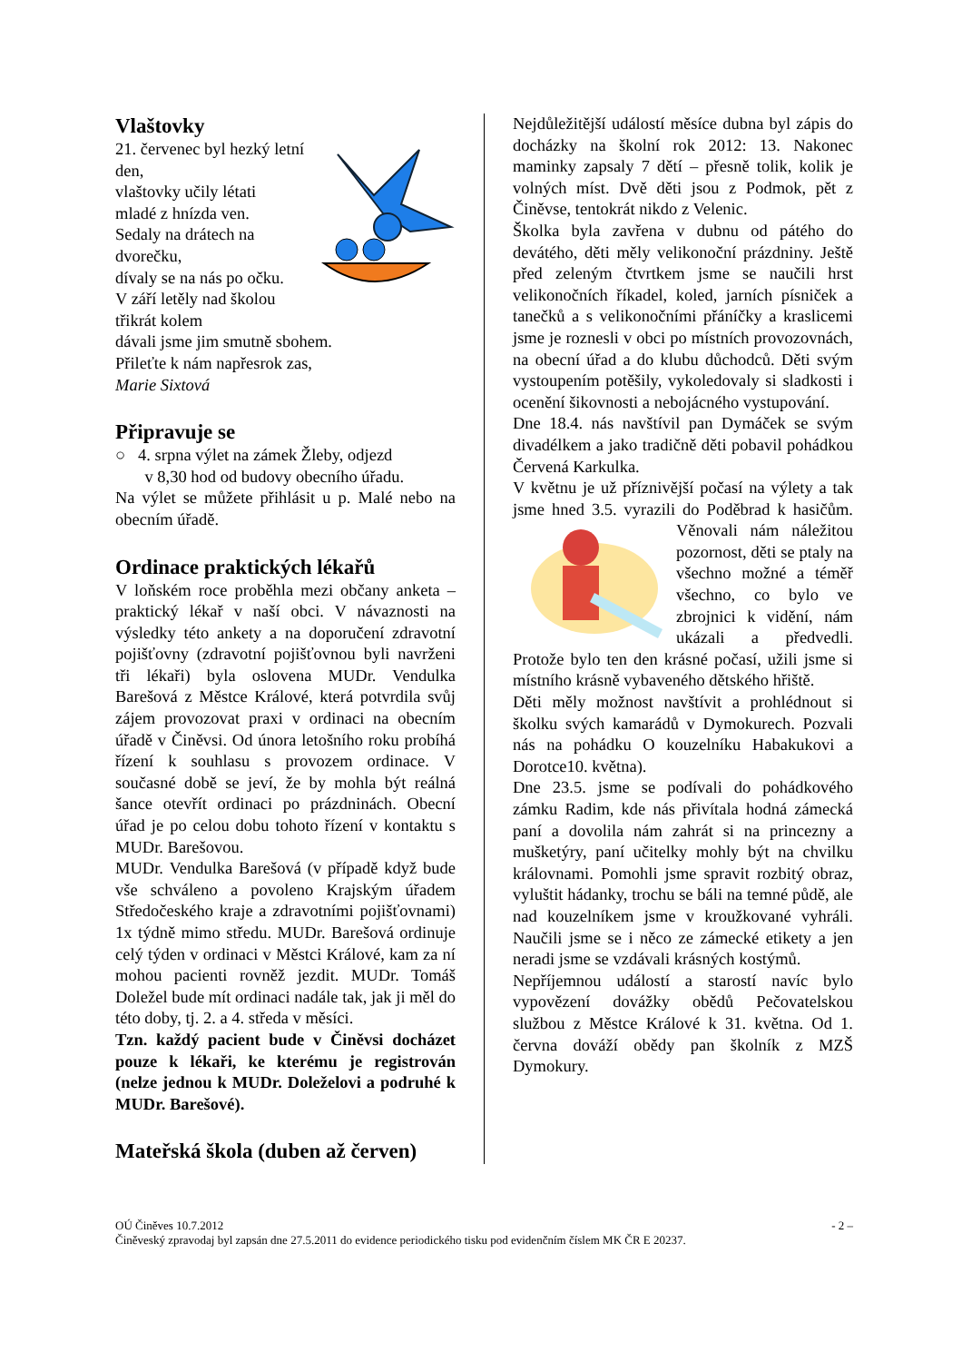Vlaštovky
21. červenec byl hezký letní den,
vlaštovky učily létati
mladé z hnízda ven.
Sedaly na drátech na
dvorečku,
dívaly se na nás po očku.
V září letěly nad školou
třikrát kolem
dávali jsme jim smutně sbohem.
Přileťte k nám napřesrok zas,
Marie Sixtová
Připravuje se
○ 4. srpna výlet na zámek Žleby, odjezd
v 8,30 hod od budovy obecního úřadu.
Na výlet se můžete přihlásit u p. Malé nebo na obecním úřadě.
Ordinace praktických lékařů
V loňském roce proběhla mezi občany anketa – praktický lékař v naší obci. V návaznosti na výsledky této ankety a na doporučení zdravotní pojišťovny (zdravotní pojišťovnou byli navrženi tři lékaři) byla oslovena MUDr. Vendulka Barešová z Městce Králové, která potvrdila svůj zájem provozovat praxi v ordinaci na obecním úřadě v Činěvsi. Od února letošního roku probíhá řízení k souhlasu s provozem ordinace. V současné době se jeví, že by mohla být reálná šance otevřít ordinaci po prázdninách. Obecní úřad je po celou dobu tohoto řízení v kontaktu s MUDr. Barešovou.
MUDr. Vendulka Barešová (v případě když bude vše schváleno a povoleno Krajským úřadem Středočeského kraje a zdravotními pojišťovnami) 1x týdně mimo středu. MUDr. Barešová ordinuje celý týden v ordinaci v Městci Králové, kam za ní mohou pacienti rovněž jezdit. MUDr. Tomáš Doležel bude mít ordinaci nadále tak, jak ji měl do této doby, tj. 2. a 4. středa v měsíci.
Tzn. každý pacient bude v Činěvsi docházet pouze k lékaři, ke kterému je registrován (nelze jednou k MUDr. Doleželovi a podruhé k MUDr. Barešové).
Mateřská škola (duben až červen)
Nejdůležitější událostí měsíce dubna byl zápis do docházky na školní rok 2012: 13. Nakonec maminky zapsaly 7 dětí – přesně tolik, kolik je volných míst. Dvě děti jsou z Podmok, pět z Činěvse, tentokrát nikdo z Velenic.
Školka byla zavřena v dubnu od pátého do devátého, děti měly velikonoční prázdniny. Ještě před zeleným čtvrtkem jsme se naučili hrst velikonočních říkadel, koled, jarních písniček a tanečků a s velikonočními přáníčky a kraslicemi jsme je roznesli v obci po místních provozovnách, na obecní úřad a do klubu důchodců. Děti svým vystoupením potěšily, vykoledovaly si sladkosti i ocenění šikovnosti a nebojácného vystupování.
Dne 18.4. nás navštívil pan Dymáček se svým divadélkem a jako tradičně děti pobavil pohádkou Červená Karkulka.
V květnu je už příznivější počasí na výlety a tak jsme hned 3.5. vyrazili do Poděbrad k hasičům. Věnovali nám náležitou pozornost, děti se ptaly na všechno možné a téměř všechno, co bylo ve zbrojnici k vidění, nám ukázali a předvedli. Protože bylo ten den krásné počasí, užili jsme si místního krásně vybaveného dětského hřiště.
Děti měly možnost navštívit a prohlédnout si školku svých kamarádů v Dymokurech. Pozvali nás na pohádku O kouzelníku Habakukovi a Dorotce10. května).
Dne 23.5. jsme se podívali do pohádkového zámku Radim, kde nás přivítala hodná zámecká paní a dovolila nám zahrát si na princezny a mušketýry, paní učitelky mohly být na chvilku královnami. Pomohli jsme spravit rozbitý obraz, vyluštit hádanky, trochu se báli na temné půdě, ale nad kouzelníkem jsme v kroužkované vyhráli. Naučili jsme se i něco ze zámecké etikety a jen neradi jsme se vzdávali krásných kostýmů.
Nepříjemnou událostí a starostí navíc bylo vypovězení dovážky obědů Pečovatelskou službou z Městce Králové k 31. května. Od 1. června dováží obědy pan školník z MZŠ Dymokury.
OÚ Činěves 10.7.2012 - 2 –
Činěveský zpravodaj byl zapsán dne 27.5.2011 do evidence periodického tisku pod evidenčním číslem MK ČR E 20237.